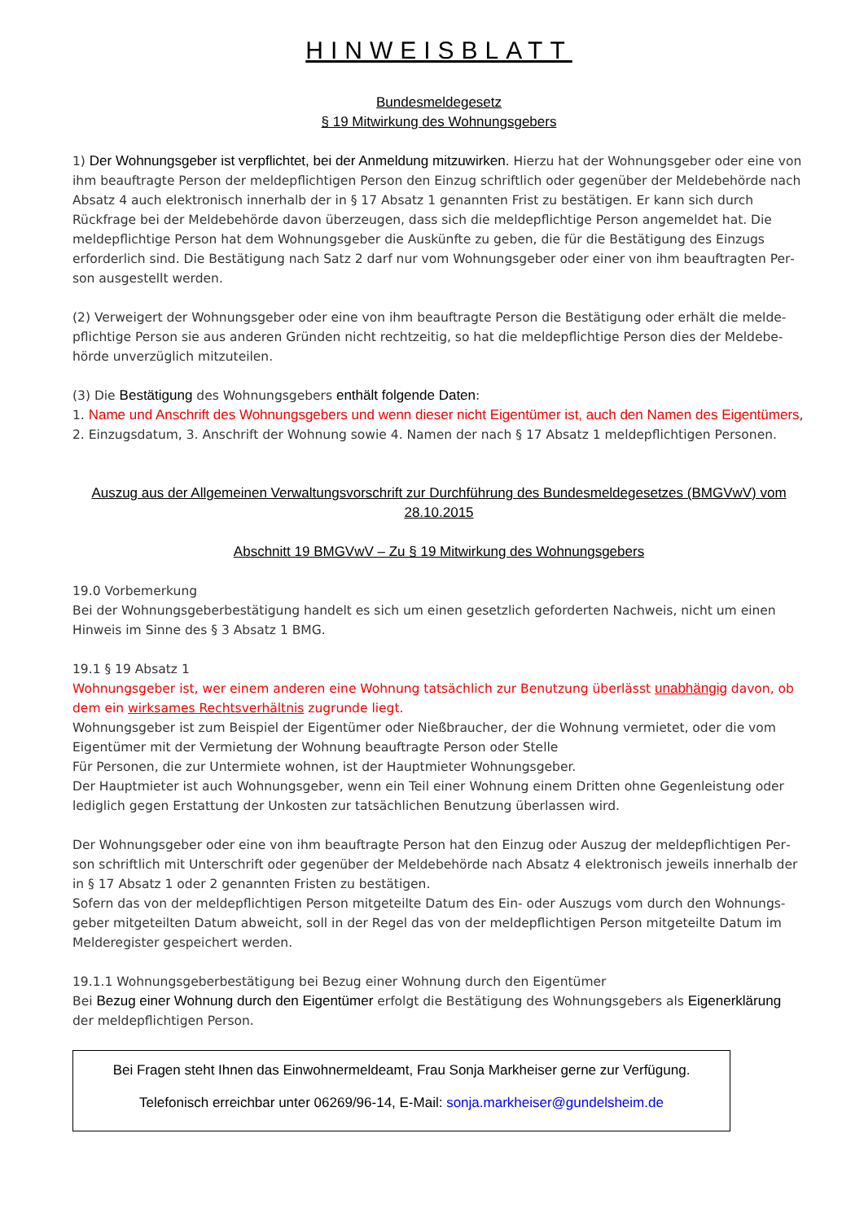HINWEISBLATT
Bundesmeldegesetz
§ 19 Mitwirkung des Wohnungsgebers
1) Der Wohnungsgeber ist verpflichtet, bei der Anmeldung mitzuwirken. Hierzu hat der Wohnungsgeber oder eine von ihm beauftragte Person der meldepflichtigen Person den Einzug schriftlich oder gegenüber der Meldebe­hörde nach Absatz 4 auch elektronisch innerhalb der in § 17 Absatz 1 genannten Frist zu bestätigen. Er kann sich durch Rückfrage bei der Meldebehörde davon überzeugen, dass sich die meldepflichtige Person angemeldet hat. Die meldepflichtige Person hat dem Wohnungsgeber die Auskünfte zu geben, die für die Bestätigung des Einzugs erforderlich sind. Die Bestätigung nach Satz 2 darf nur vom Wohnungsgeber oder einer von ihm beauftragten Per­son ausgestellt werden.
(2) Verweigert der Wohnungsgeber oder eine von ihm beauftragte Person die Bestätigung oder erhält die melde­pflichtige Person sie aus anderen Gründen nicht rechtzeitig, so hat die meldepflichtige Person dies der Meldebe­hörde unverzüglich mitzuteilen.
(3) Die Bestätigung des Wohnungsgebers enthält folgende Daten:
1. Name und Anschrift des Wohnungsgebers und wenn dieser nicht Eigentümer ist, auch den Namen des Eigentü­mers, 2. Einzugsdatum, 3. Anschrift der Wohnung sowie 4. Namen der nach § 17 Absatz 1 meldepflichtigen Perso­nen.
Auszug aus der Allgemeinen Verwaltungsvorschrift zur Durchführung des Bundesmeldegesetzes (BMGVwV) vom 28.10.2015
Abschnitt 19 BMGVwV – Zu § 19 Mitwirkung des Wohnungsgebers
19.0 Vorbemerkung
Bei der Wohnungsgeberbestätigung handelt es sich um einen gesetzlich geforderten Nachweis, nicht um einen Hinweis im Sinne des § 3 Absatz 1 BMG.
19.1 § 19 Absatz 1
Wohnungsgeber ist, wer einem anderen eine Wohnung tatsächlich zur Benutzung überlässt unabhängig davon, ob dem ein wirksames Rechtsverhältnis zugrunde liegt.
Wohnungsgeber ist zum Beispiel der Eigentümer oder Nießbraucher, der die Wohnung vermietet, oder die vom Eigentümer mit der Vermietung der Wohnung beauftragte Person oder Stelle
Für Personen, die zur Untermiete wohnen, ist der Hauptmieter Wohnungsgeber.
Der Hauptmieter ist auch Wohnungsgeber, wenn ein Teil einer Wohnung einem Dritten ohne Gegenleistung oder lediglich gegen Erstattung der Unkosten zur tatsächlichen Benutzung überlassen wird.
Der Wohnungsgeber oder eine von ihm beauftragte Person hat den Einzug oder Auszug der meldepflichtigen Per­son schriftlich mit Unterschrift oder gegenüber der Meldebehörde nach Absatz 4 elektronisch jeweils innerhalb der in § 17 Absatz 1 oder 2 genannten Fristen zu bestätigen.
Sofern das von der meldepflichtigen Person mitgeteilte Datum des Ein- oder Auszugs vom durch den Wohnungs­geber mitgeteilten Datum abweicht, soll in der Regel das von der meldepflichtigen Person mitgeteilte Datum im Melderegister gespeichert werden.
19.1.1 Wohnungsgeberbestätigung bei Bezug einer Wohnung durch den Eigentümer
Bei Bezug einer Wohnung durch den Eigentümer erfolgt die Bestätigung des Wohnungsgebers als Eigenerklärung der meldepflichtigen Person.
Bei Fragen steht Ihnen das Einwohnermeldeamt, Frau Sonja Markheiser gerne zur Verfügung.
Telefonisch erreichbar unter 06269/96-14, E-Mail: sonja.markheiser@gundelsheim.de